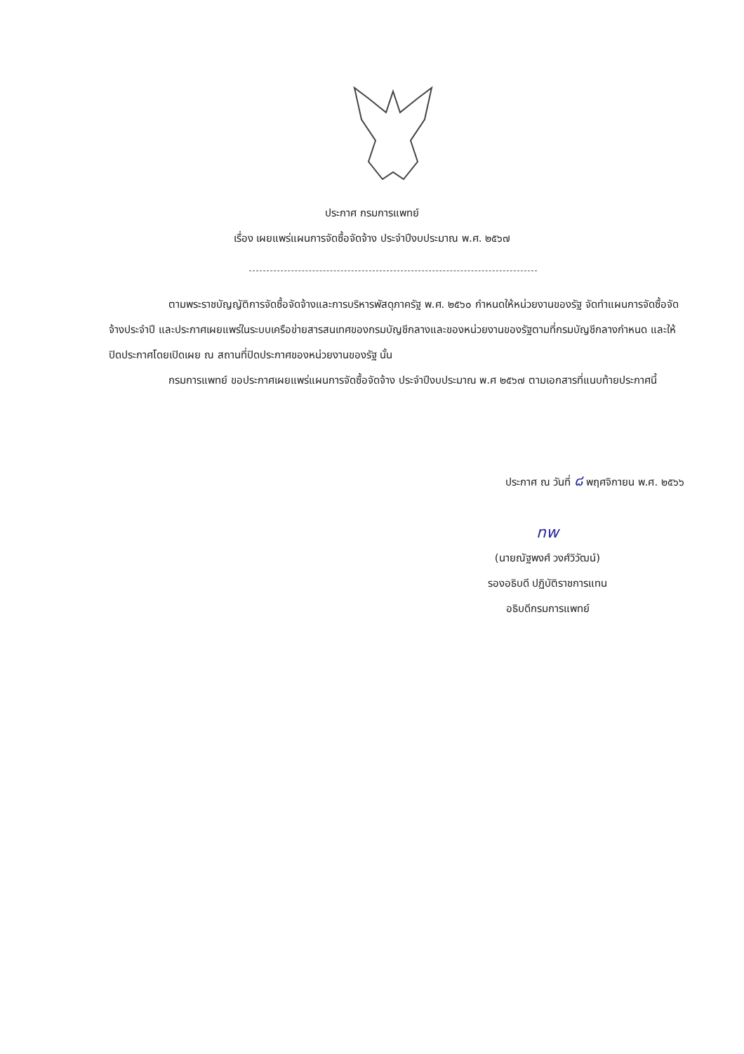ประกาศ กรมการแพทย์
เรื่อง เผยแพร่แผนการจัดซื้อจัดจ้าง ประจำปีงบประมาณ พ.ศ. ๒๕๖๗
ตามพระราชบัญญัติการจัดซื้อจัดจ้างและการบริหารพัสดุภาครัฐ พ.ศ. ๒๕๖๐ กำหนดให้หน่วยงานของรัฐ จัดทำแผนการจัดซื้อจัดจ้างประจำปี และประกาศเผยแพร่ในระบบเครือข่ายสารสนเทศของกรมบัญชีกลางและของหน่วยงานของรัฐตามที่กรมบัญชีกลางกำหนด และให้ปิดประกาศโดยเปิดเผย ณ สถานที่ปิดประกาศของหน่วยงานของรัฐ นั้น
กรมการแพทย์ ขอประกาศเผยแพร่แผนการจัดซื้อจัดจ้าง ประจำปีงบประมาณ พ.ศ ๒๕๖๗ ตามเอกสารที่แนบท้ายประกาศนี้
ประกาศ ณ วันที่ ๘ พฤศจิกายน พ.ศ. ๒๕๖๖
nw
(นายณัฐพงศ์ วงศ์วิวัฒน์)
รองอธิบดี ปฏิบัติราชการแทน
อธิบดีกรมการแพทย์